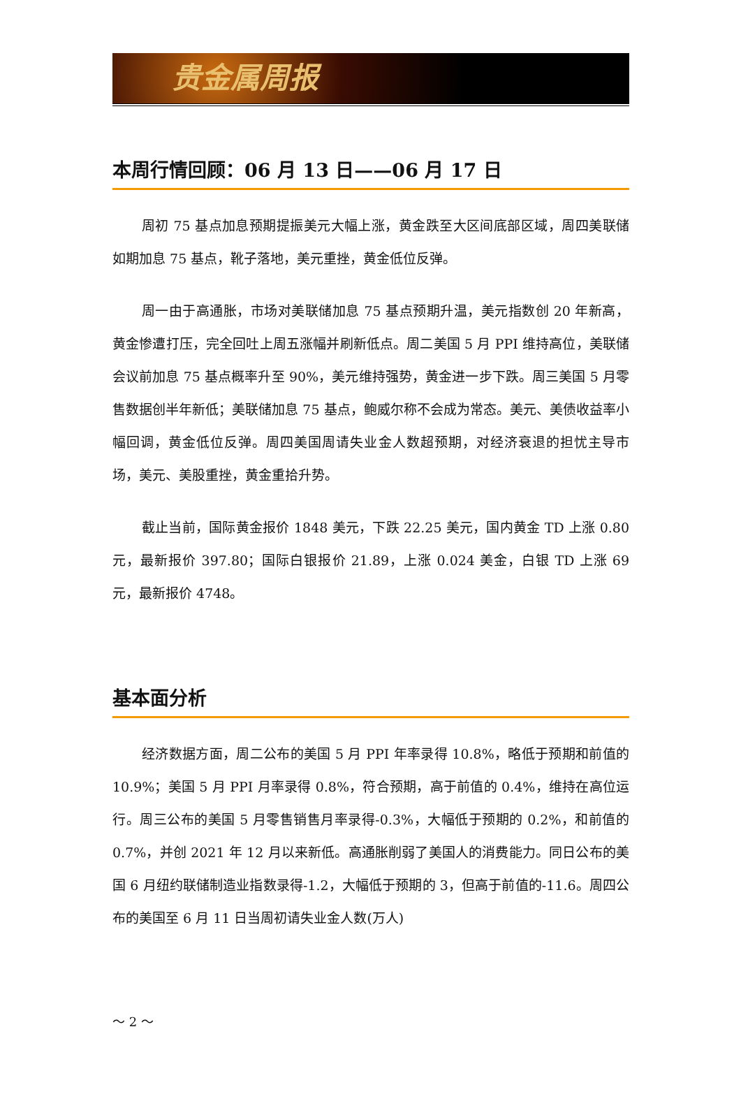贵金属周报
本周行情回顾：06 月 13 日——06 月 17 日
周初 75 基点加息预期提振美元大幅上涨，黄金跌至大区间底部区域，周四美联储如期加息 75 基点，靴子落地，美元重挫，黄金低位反弹。
周一由于高通胀，市场对美联储加息 75 基点预期升温，美元指数创 20 年新高，黄金惨遭打压，完全回吐上周五涨幅并刷新低点。周二美国 5 月 PPI 维持高位，美联储会议前加息 75 基点概率升至 90%，美元维持强势，黄金进一步下跌。周三美国 5 月零售数据创半年新低；美联储加息 75 基点，鲍威尔称不会成为常态。美元、美债收益率小幅回调，黄金低位反弹。周四美国周请失业金人数超预期，对经济衰退的担忧主导市场，美元、美股重挫，黄金重拾升势。
截止当前，国际黄金报价 1848 美元，下跌 22.25 美元，国内黄金 TD 上涨 0.80 元，最新报价 397.80；国际白银报价 21.89，上涨 0.024 美金，白银 TD 上涨 69 元，最新报价 4748。
基本面分析
经济数据方面，周二公布的美国 5 月 PPI 年率录得 10.8%，略低于预期和前值的 10.9%；美国 5 月 PPI 月率录得 0.8%，符合预期，高于前值的 0.4%，维持在高位运行。周三公布的美国 5 月零售销售月率录得-0.3%，大幅低于预期的 0.2%，和前值的 0.7%，并创 2021 年 12 月以来新低。高通胀削弱了美国人的消费能力。同日公布的美国 6 月纽约联储制造业指数录得-1.2，大幅低于预期的 3，但高于前值的-11.6。周四公布的美国至 6 月 11 日当周初请失业金人数(万人)
～ 2 ～